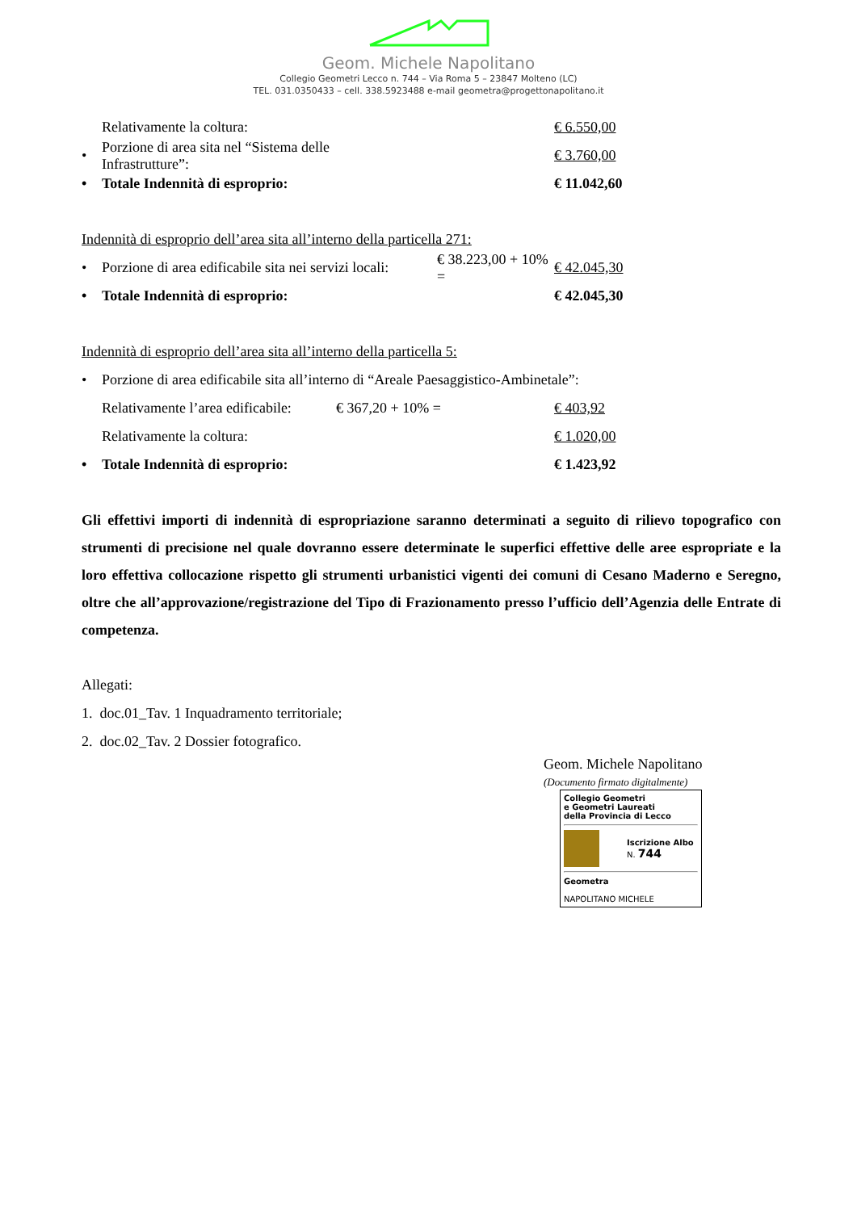Geom. Michele Napolitano
Collegio Geometri Lecco n. 744 – Via Roma 5 – 23847 Molteno (LC)
TEL. 031.0350433 – cell. 338.5923488 e-mail geometra@progettonapolitano.it
Relativamente la coltura: € 6.550,00
• Porzione di area sita nel “Sistema delle Infrastrutture”: € 3.760,00
• Totale Indennità di esproprio: € 11.042,60
Indennità di esproprio dell’area sita all’interno della particella 271:
• Porzione di area edificabile sita nei servizi locali: € 38.223,00 + 10% = € 42.045,30
• Totale Indennità di esproprio: € 42.045,30
Indennità di esproprio dell’area sita all’interno della particella 5:
• Porzione di area edificabile sita all’interno di “Areale Paesaggistico-Ambinetale”:
Relativamente l’area edificabile: € 367,20 + 10% = € 403,92
Relativamente la coltura: € 1.020,00
• Totale Indennità di esproprio: € 1.423,92
Gli effettivi importi di indennità di espropriazione saranno determinati a seguito di rilievo topografico con strumenti di precisione nel quale dovranno essere determinate le superfici effettive delle aree espropriate e la loro effettiva collocazione rispetto gli strumenti urbanistici vigenti dei comuni di Cesano Maderno e Seregno, oltre che all’approvazione/registrazione del Tipo di Frazionamento presso l’ufficio dell’Agenzia delle Entrate di competenza.
Allegati:
1. doc.01_Tav. 1 Inquadramento territoriale;
2. doc.02_Tav. 2 Dossier fotografico.
Geom. Michele Napolitano
(Documento firmato digitalmente)
Collegio Geometri
e Geometri Laureati
della Provincia di Lecco
Iscrizione Albo
N. 744
Geometra
NAPOLITANO MICHELE